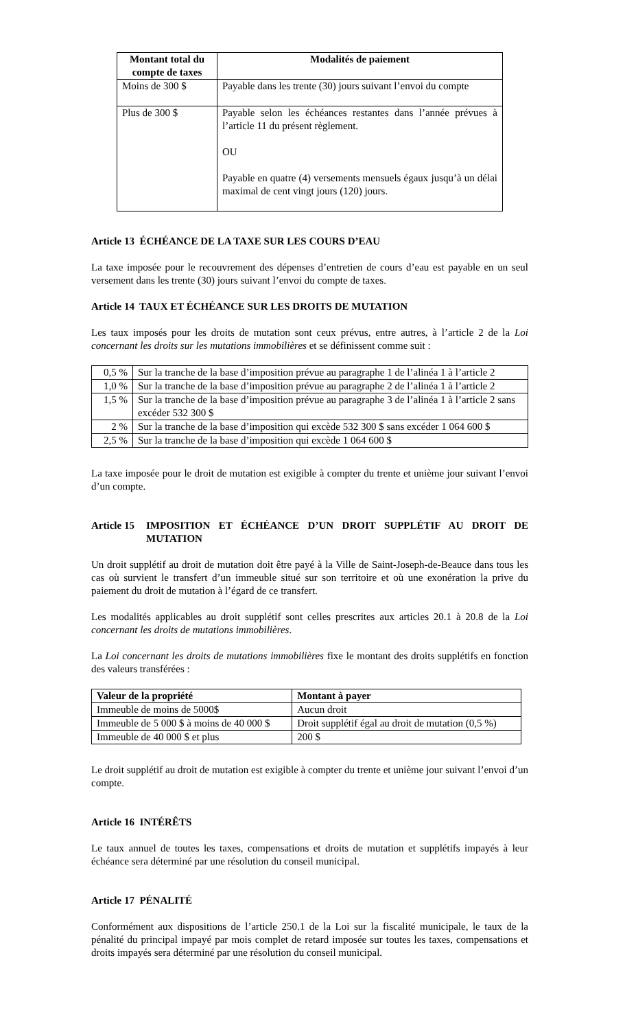| Montant total du compte de taxes | Modalités de paiement |
| --- | --- |
| Moins de 300 $ | Payable dans les trente (30) jours suivant l’envoi du compte |
| Plus de 300 $ | Payable selon les échéances restantes dans l’année prévues à l’article 11 du présent règlement. OU Payable en quatre (4) versements mensuels égaux jusqu’à un délai maximal de cent vingt jours (120) jours. |
Article 13 ÉCHÉANCE DE LA TAXE SUR LES COURS D’EAU
La taxe imposée pour le recouvrement des dépenses d’entretien de cours d’eau est payable en un seul versement dans les trente (30) jours suivant l’envoi du compte de taxes.
Article 14 TAUX ET ÉCHÉANCE SUR LES DROITS DE MUTATION
Les taux imposés pour les droits de mutation sont ceux prévus, entre autres, à l’article 2 de la Loi concernant les droits sur les mutations immobilières et se définissent comme suit :
| 0,5 % | Sur la tranche de la base d’imposition prévue au paragraphe 1 de l’alinéa 1 à l’article 2 |
| 1,0 % | Sur la tranche de la base d’imposition prévue au paragraphe 2 de l’alinéa 1 à l’article 2 |
| 1,5 % | Sur la tranche de la base d’imposition prévue au paragraphe 3 de l’alinéa 1 à l’article 2 sans excéder 532 300 $ |
| 2 % | Sur la tranche de la base d’imposition qui excède 532 300 $ sans excéder 1 064 600 $ |
| 2,5 % | Sur la tranche de la base d’imposition qui excède 1 064 600 $ |
La taxe imposée pour le droit de mutation est exigible à compter du trente et unième jour suivant l’envoi d’un compte.
Article 15
IMPOSITION ET ÉCHÉANCE D’UN DROIT SUPPLÉTIF AU DROIT DE MUTATION
Un droit supplétif au droit de mutation doit être payé à la Ville de Saint-Joseph-de-Beauce dans tous les cas où survient le transfert d’un immeuble situé sur son territoire et où une exonération la prive du paiement du droit de mutation à l’égard de ce transfert.
Les modalités applicables au droit supplétif sont celles prescrites aux articles 20.1 à 20.8 de la Loi concernant les droits de mutations immobilières.
La Loi concernant les droits de mutations immobilières fixe le montant des droits supplétifs en fonction des valeurs transférées :
| Valeur de la propriété | Montant à payer |
| --- | --- |
| Immeuble de moins de 5000$ | Aucun droit |
| Immeuble de 5 000 $ à moins de 40 000 $ | Droit supplétif égal au droit de mutation (0,5 %) |
| Immeuble de 40 000 $ et plus | 200 $ |
Le droit supplétif au droit de mutation est exigible à compter du trente et unième jour suivant l’envoi d’un compte.
Article 16 INTÉRÊTS
Le taux annuel de toutes les taxes, compensations et droits de mutation et supplétifs impayés à leur échéance sera déterminé par une résolution du conseil municipal.
Article 17 PÉNALITÉ
Conformément aux dispositions de l’article 250.1 de la Loi sur la fiscalité municipale, le taux de la pénalité du principal impayé par mois complet de retard imposée sur toutes les taxes, compensations et droits impayés sera déterminé par une résolution du conseil municipal.